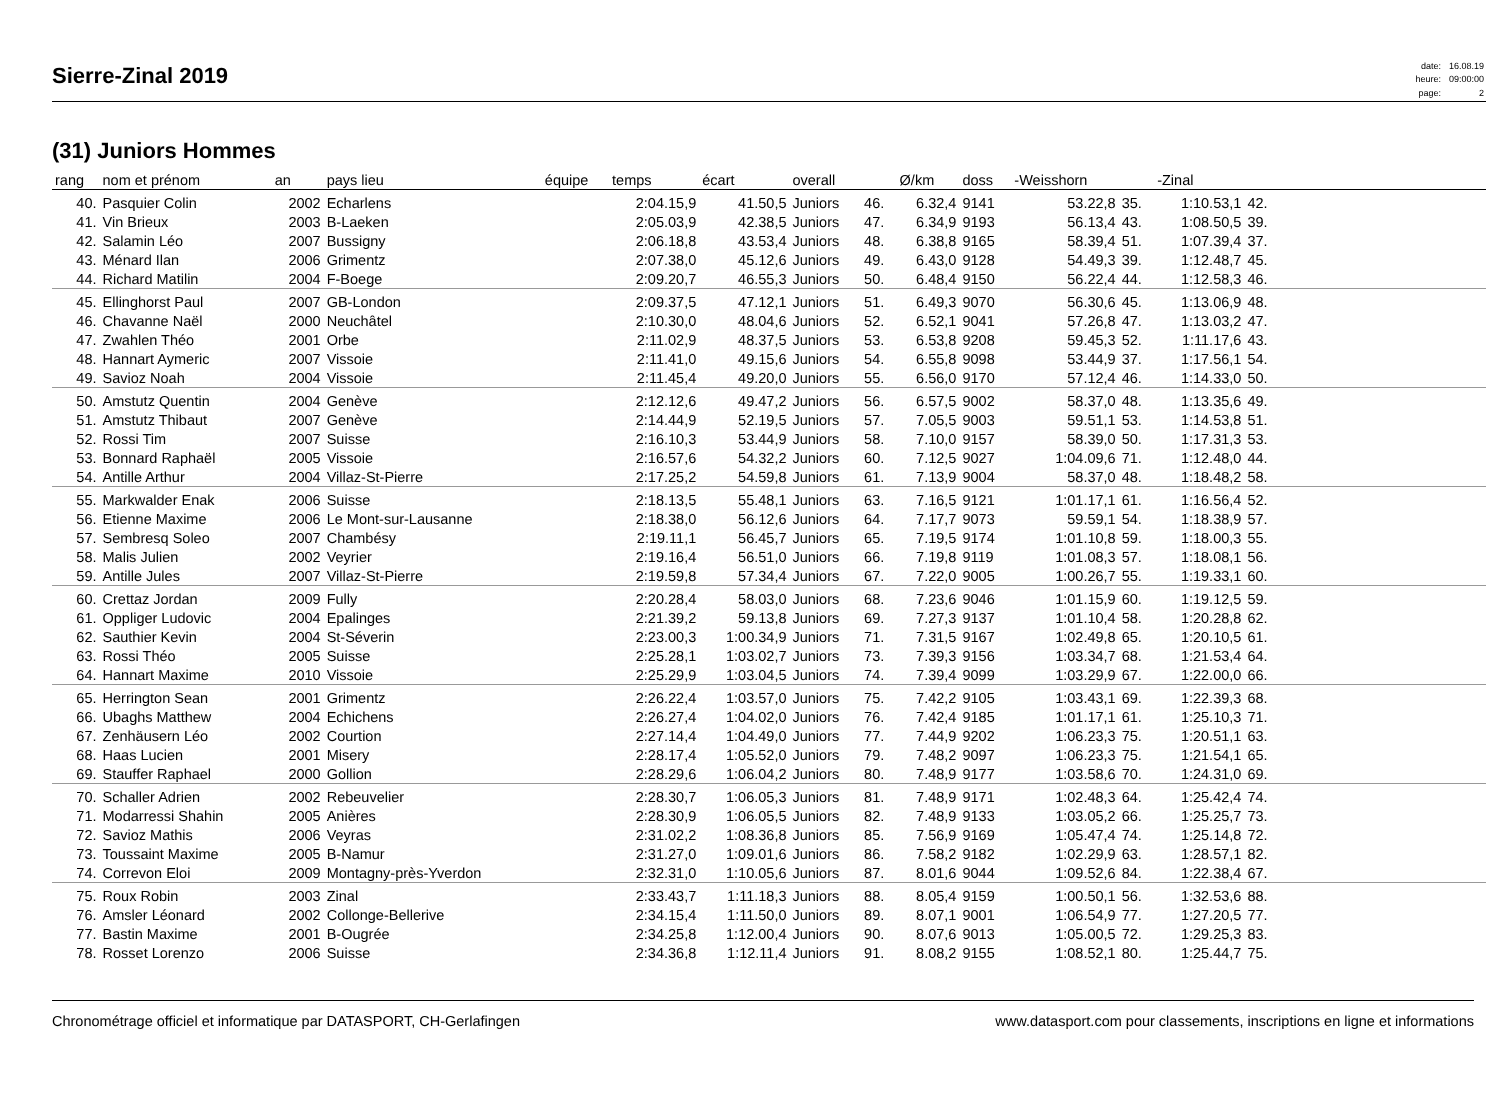Sierre-Zinal 2019
| date: | 16.08.19 |
| heure: | 09:00:00 |
| page: | 2 |
(31) Juniors Hommes
| rang | nom et prénom | an | pays lieu | équipe | temps | écart | overall | | Ø/km | doss | -Weisshorn | | -Zinal | | |
| --- | --- | --- | --- | --- | --- | --- | --- | --- | --- | --- | --- | --- | --- | --- | --- |
| 40. | Pasquier Colin | 2002 | Echarlens | | 2:04.15,9 | 41.50,5 | Juniors | 46. | 6.32,4 | 9141 | 53.22,8 | 35. | 1:10.53,1 | 42. | |
| 41. | Vin Brieux | 2003 | B-Laeken | | 2:05.03,9 | 42.38,5 | Juniors | 47. | 6.34,9 | 9193 | 56.13,4 | 43. | 1:08.50,5 | 39. | |
| 42. | Salamin Léo | 2007 | Bussigny | | 2:06.18,8 | 43.53,4 | Juniors | 48. | 6.38,8 | 9165 | 58.39,4 | 51. | 1:07.39,4 | 37. | |
| 43. | Ménard Ilan | 2006 | Grimentz | | 2:07.38,0 | 45.12,6 | Juniors | 49. | 6.43,0 | 9128 | 54.49,3 | 39. | 1:12.48,7 | 45. | |
| 44. | Richard Matilin | 2004 | F-Boege | | 2:09.20,7 | 46.55,3 | Juniors | 50. | 6.48,4 | 9150 | 56.22,4 | 44. | 1:12.58,3 | 46. | |
| 45. | Ellinghorst Paul | 2007 | GB-London | | 2:09.37,5 | 47.12,1 | Juniors | 51. | 6.49,3 | 9070 | 56.30,6 | 45. | 1:13.06,9 | 48. | |
| 46. | Chavanne Naël | 2000 | Neuchâtel | | 2:10.30,0 | 48.04,6 | Juniors | 52. | 6.52,1 | 9041 | 57.26,8 | 47. | 1:13.03,2 | 47. | |
| 47. | Zwahlen Théo | 2001 | Orbe | | 2:11.02,9 | 48.37,5 | Juniors | 53. | 6.53,8 | 9208 | 59.45,3 | 52. | 1:11.17,6 | 43. | |
| 48. | Hannart Aymeric | 2007 | Vissoie | | 2:11.41,0 | 49.15,6 | Juniors | 54. | 6.55,8 | 9098 | 53.44,9 | 37. | 1:17.56,1 | 54. | |
| 49. | Savioz Noah | 2004 | Vissoie | | 2:11.45,4 | 49.20,0 | Juniors | 55. | 6.56,0 | 9170 | 57.12,4 | 46. | 1:14.33,0 | 50. | |
| 50. | Amstutz Quentin | 2004 | Genève | | 2:12.12,6 | 49.47,2 | Juniors | 56. | 6.57,5 | 9002 | 58.37,0 | 48. | 1:13.35,6 | 49. | |
| 51. | Amstutz Thibaut | 2007 | Genève | | 2:14.44,9 | 52.19,5 | Juniors | 57. | 7.05,5 | 9003 | 59.51,1 | 53. | 1:14.53,8 | 51. | |
| 52. | Rossi Tim | 2007 | Suisse | | 2:16.10,3 | 53.44,9 | Juniors | 58. | 7.10,0 | 9157 | 58.39,0 | 50. | 1:17.31,3 | 53. | |
| 53. | Bonnard Raphaël | 2005 | Vissoie | | 2:16.57,6 | 54.32,2 | Juniors | 60. | 7.12,5 | 9027 | 1:04.09,6 | 71. | 1:12.48,0 | 44. | |
| 54. | Antille Arthur | 2004 | Villaz-St-Pierre | | 2:17.25,2 | 54.59,8 | Juniors | 61. | 7.13,9 | 9004 | 58.37,0 | 48. | 1:18.48,2 | 58. | |
| 55. | Markwalder Enak | 2006 | Suisse | | 2:18.13,5 | 55.48,1 | Juniors | 63. | 7.16,5 | 9121 | 1:01.17,1 | 61. | 1:16.56,4 | 52. | |
| 56. | Etienne Maxime | 2006 | Le Mont-sur-Lausanne | | 2:18.38,0 | 56.12,6 | Juniors | 64. | 7.17,7 | 9073 | 59.59,1 | 54. | 1:18.38,9 | 57. | |
| 57. | Sembresq Soleo | 2007 | Chambésy | | 2:19.11,1 | 56.45,7 | Juniors | 65. | 7.19,5 | 9174 | 1:01.10,8 | 59. | 1:18.00,3 | 55. | |
| 58. | Malis Julien | 2002 | Veyrier | | 2:19.16,4 | 56.51,0 | Juniors | 66. | 7.19,8 | 9119 | 1:01.08,3 | 57. | 1:18.08,1 | 56. | |
| 59. | Antille Jules | 2007 | Villaz-St-Pierre | | 2:19.59,8 | 57.34,4 | Juniors | 67. | 7.22,0 | 9005 | 1:00.26,7 | 55. | 1:19.33,1 | 60. | |
| 60. | Crettaz Jordan | 2009 | Fully | | 2:20.28,4 | 58.03,0 | Juniors | 68. | 7.23,6 | 9046 | 1:01.15,9 | 60. | 1:19.12,5 | 59. | |
| 61. | Oppliger Ludovic | 2004 | Epalinges | | 2:21.39,2 | 59.13,8 | Juniors | 69. | 7.27,3 | 9137 | 1:01.10,4 | 58. | 1:20.28,8 | 62. | |
| 62. | Sauthier Kevin | 2004 | St-Séverin | | 2:23.00,3 | 1:00.34,9 | Juniors | 71. | 7.31,5 | 9167 | 1:02.49,8 | 65. | 1:20.10,5 | 61. | |
| 63. | Rossi Théo | 2005 | Suisse | | 2:25.28,1 | 1:03.02,7 | Juniors | 73. | 7.39,3 | 9156 | 1:03.34,7 | 68. | 1:21.53,4 | 64. | |
| 64. | Hannart Maxime | 2010 | Vissoie | | 2:25.29,9 | 1:03.04,5 | Juniors | 74. | 7.39,4 | 9099 | 1:03.29,9 | 67. | 1:22.00,0 | 66. | |
| 65. | Herrington Sean | 2001 | Grimentz | | 2:26.22,4 | 1:03.57,0 | Juniors | 75. | 7.42,2 | 9105 | 1:03.43,1 | 69. | 1:22.39,3 | 68. | |
| 66. | Ubaghs Matthew | 2004 | Echichens | | 2:26.27,4 | 1:04.02,0 | Juniors | 76. | 7.42,4 | 9185 | 1:01.17,1 | 61. | 1:25.10,3 | 71. | |
| 67. | Zenhäusern Léo | 2002 | Courtion | | 2:27.14,4 | 1:04.49,0 | Juniors | 77. | 7.44,9 | 9202 | 1:06.23,3 | 75. | 1:20.51,1 | 63. | |
| 68. | Haas Lucien | 2001 | Misery | | 2:28.17,4 | 1:05.52,0 | Juniors | 79. | 7.48,2 | 9097 | 1:06.23,3 | 75. | 1:21.54,1 | 65. | |
| 69. | Stauffer Raphael | 2000 | Gollion | | 2:28.29,6 | 1:06.04,2 | Juniors | 80. | 7.48,9 | 9177 | 1:03.58,6 | 70. | 1:24.31,0 | 69. | |
| 70. | Schaller Adrien | 2002 | Rebeuvelier | | 2:28.30,7 | 1:06.05,3 | Juniors | 81. | 7.48,9 | 9171 | 1:02.48,3 | 64. | 1:25.42,4 | 74. | |
| 71. | Modarressi Shahin | 2005 | Anières | | 2:28.30,9 | 1:06.05,5 | Juniors | 82. | 7.48,9 | 9133 | 1:03.05,2 | 66. | 1:25.25,7 | 73. | |
| 72. | Savioz Mathis | 2006 | Veyras | | 2:31.02,2 | 1:08.36,8 | Juniors | 85. | 7.56,9 | 9169 | 1:05.47,4 | 74. | 1:25.14,8 | 72. | |
| 73. | Toussaint Maxime | 2005 | B-Namur | | 2:31.27,0 | 1:09.01,6 | Juniors | 86. | 7.58,2 | 9182 | 1:02.29,9 | 63. | 1:28.57,1 | 82. | |
| 74. | Correvon Eloi | 2009 | Montagny-près-Yverdon | | 2:32.31,0 | 1:10.05,6 | Juniors | 87. | 8.01,6 | 9044 | 1:09.52,6 | 84. | 1:22.38,4 | 67. | |
| 75. | Roux Robin | 2003 | Zinal | | 2:33.43,7 | 1:11.18,3 | Juniors | 88. | 8.05,4 | 9159 | 1:00.50,1 | 56. | 1:32.53,6 | 88. | |
| 76. | Amsler Léonard | 2002 | Collonge-Bellerive | | 2:34.15,4 | 1:11.50,0 | Juniors | 89. | 8.07,1 | 9001 | 1:06.54,9 | 77. | 1:27.20,5 | 77. | |
| 77. | Bastin Maxime | 2001 | B-Ougrée | | 2:34.25,8 | 1:12.00,4 | Juniors | 90. | 8.07,6 | 9013 | 1:05.00,5 | 72. | 1:29.25,3 | 83. | |
| 78. | Rosset Lorenzo | 2006 | Suisse | | 2:34.36,8 | 1:12.11,4 | Juniors | 91. | 8.08,2 | 9155 | 1:08.52,1 | 80. | 1:25.44,7 | 75. | |
Chronométrage officiel et informatique par DATASPORT, CH-Gerlafingen www.datasport.com pour classements, inscriptions en ligne et informations